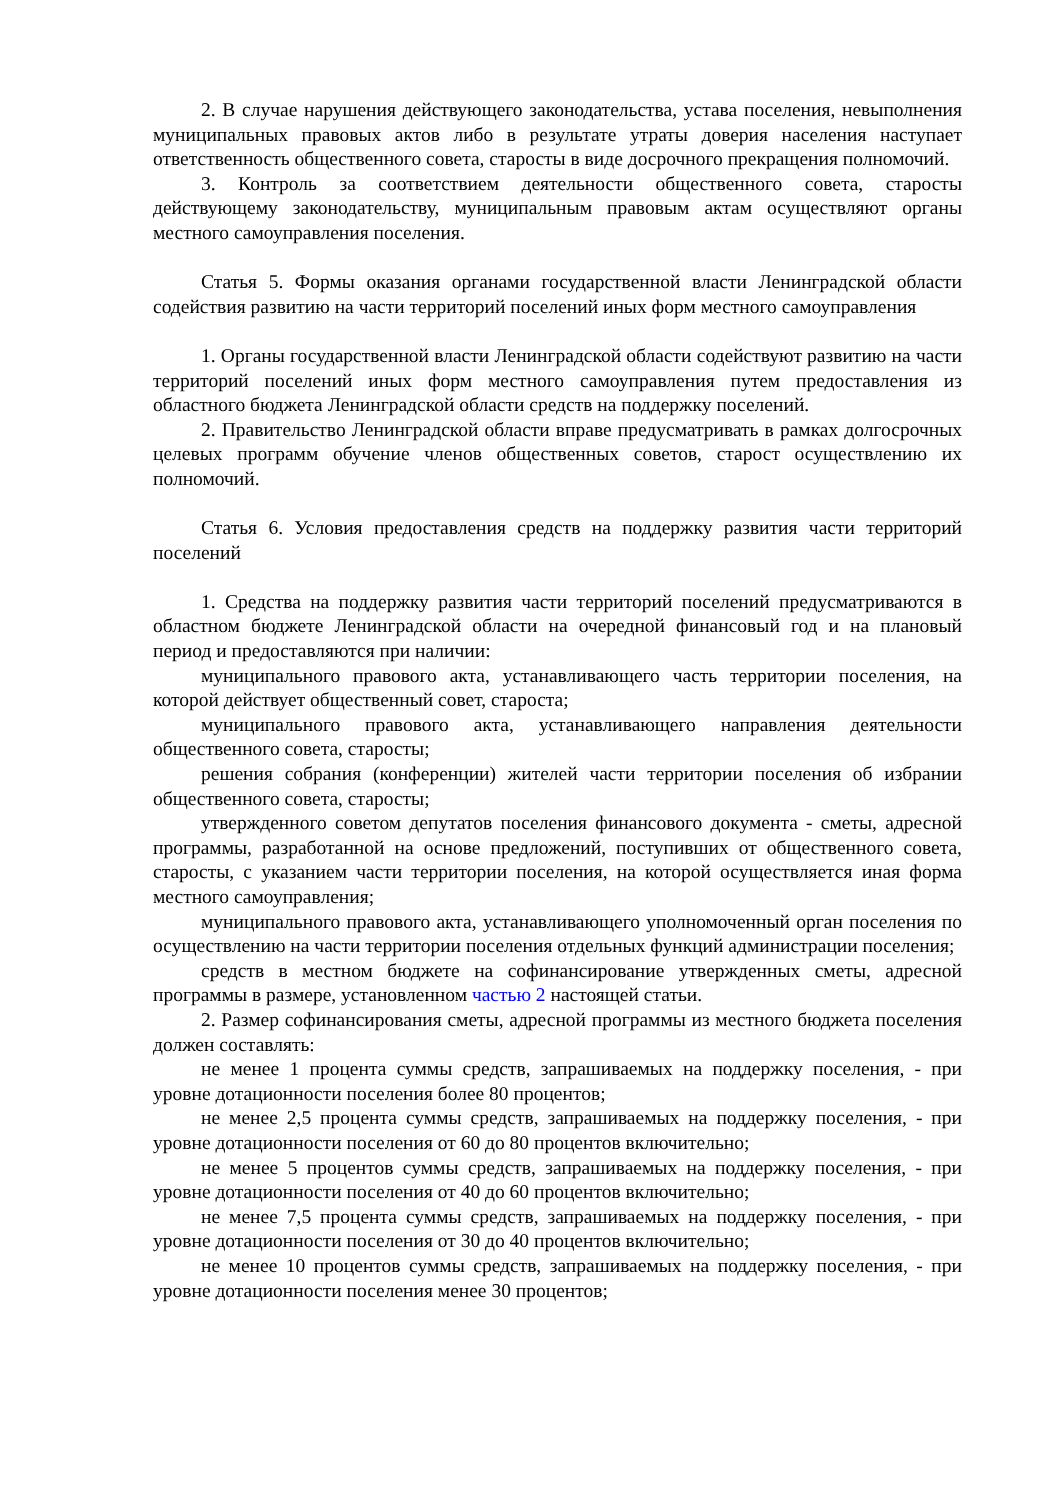2. В случае нарушения действующего законодательства, устава поселения, невыполнения муниципальных правовых актов либо в результате утраты доверия населения наступает ответственность общественного совета, старосты в виде досрочного прекращения полномочий.
3. Контроль за соответствием деятельности общественного совета, старосты действующему законодательству, муниципальным правовым актам осуществляют органы местного самоуправления поселения.
Статья 5. Формы оказания органами государственной власти Ленинградской области содействия развитию на части территорий поселений иных форм местного самоуправления
1. Органы государственной власти Ленинградской области содействуют развитию на части территорий поселений иных форм местного самоуправления путем предоставления из областного бюджета Ленинградской области средств на поддержку поселений.
2. Правительство Ленинградской области вправе предусматривать в рамках долгосрочных целевых программ обучение членов общественных советов, старост осуществлению их полномочий.
Статья 6. Условия предоставления средств на поддержку развития части территорий поселений
1. Средства на поддержку развития части территорий поселений предусматриваются в областном бюджете Ленинградской области на очередной финансовый год и на плановый период и предоставляются при наличии:
муниципального правового акта, устанавливающего часть территории поселения, на которой действует общественный совет, староста;
муниципального правового акта, устанавливающего направления деятельности общественного совета, старосты;
решения собрания (конференции) жителей части территории поселения об избрании общественного совета, старосты;
утвержденного советом депутатов поселения финансового документа - сметы, адресной программы, разработанной на основе предложений, поступивших от общественного совета, старосты, с указанием части территории поселения, на которой осуществляется иная форма местного самоуправления;
муниципального правового акта, устанавливающего уполномоченный орган поселения по осуществлению на части территории поселения отдельных функций администрации поселения;
средств в местном бюджете на софинансирование утвержденных сметы, адресной программы в размере, установленном частью 2 настоящей статьи.
2. Размер софинансирования сметы, адресной программы из местного бюджета поселения должен составлять:
не менее 1 процента суммы средств, запрашиваемых на поддержку поселения, - при уровне дотационности поселения более 80 процентов;
не менее 2,5 процента суммы средств, запрашиваемых на поддержку поселения, - при уровне дотационности поселения от 60 до 80 процентов включительно;
не менее 5 процентов суммы средств, запрашиваемых на поддержку поселения, - при уровне дотационности поселения от 40 до 60 процентов включительно;
не менее 7,5 процента суммы средств, запрашиваемых на поддержку поселения, - при уровне дотационности поселения от 30 до 40 процентов включительно;
не менее 10 процентов суммы средств, запрашиваемых на поддержку поселения, - при уровне дотационности поселения менее 30 процентов;